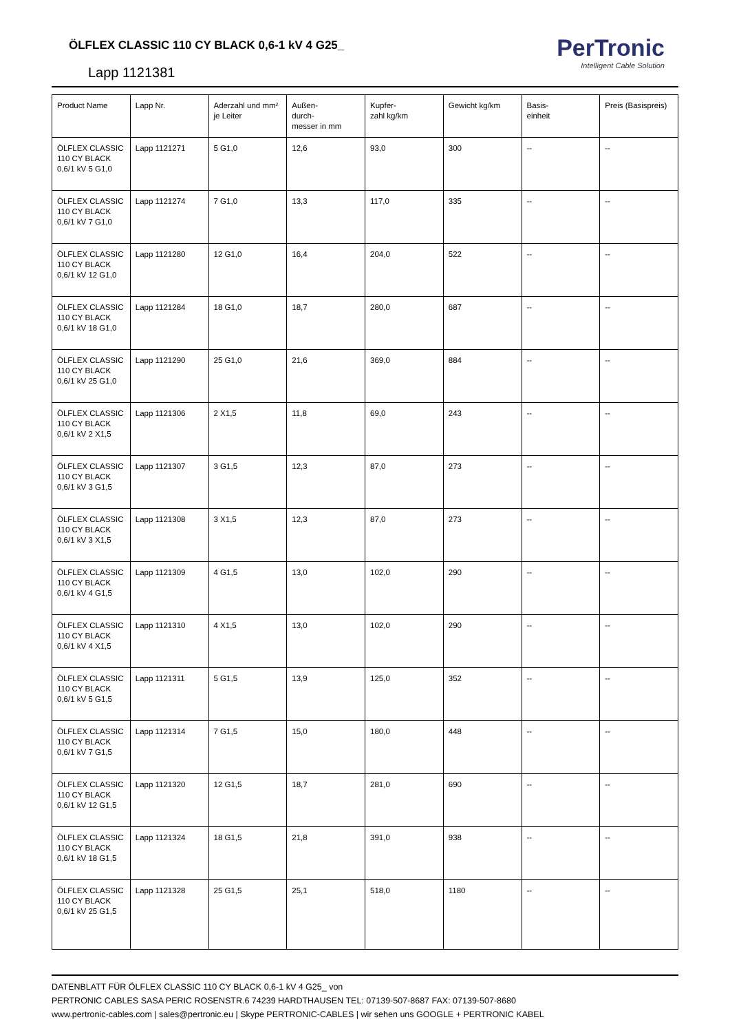ÖLFLEX CLASSIC 110 CY BLACK 0,6-1 kV 4 G25_
Lapp 1121381
PerTronic
Intelligent Cable Solution
| Product Name | Lapp Nr. | Aderzahl und mm² je Leiter | Außen- durch- messer in mm | Kupfer- zahl kg/km | Gewicht kg/km | Basis- einheit | Preis (Basispreis) |
| --- | --- | --- | --- | --- | --- | --- | --- |
| ÖLFLEX CLASSIC 110 CY BLACK 0,6/1 kV 5 G1,0 | Lapp 1121271 | 5 G1,0 | 12,6 | 93,0 | 300 | -- | -- |
| ÖLFLEX CLASSIC 110 CY BLACK 0,6/1 kV 7 G1,0 | Lapp 1121274 | 7 G1,0 | 13,3 | 117,0 | 335 | -- | -- |
| ÖLFLEX CLASSIC 110 CY BLACK 0,6/1 kV 12 G1,0 | Lapp 1121280 | 12 G1,0 | 16,4 | 204,0 | 522 | -- | -- |
| ÖLFLEX CLASSIC 110 CY BLACK 0,6/1 kV 18 G1,0 | Lapp 1121284 | 18 G1,0 | 18,7 | 280,0 | 687 | -- | -- |
| ÖLFLEX CLASSIC 110 CY BLACK 0,6/1 kV 25 G1,0 | Lapp 1121290 | 25 G1,0 | 21,6 | 369,0 | 884 | -- | -- |
| ÖLFLEX CLASSIC 110 CY BLACK 0,6/1 kV 2 X1,5 | Lapp 1121306 | 2 X1,5 | 11,8 | 69,0 | 243 | -- | -- |
| ÖLFLEX CLASSIC 110 CY BLACK 0,6/1 kV 3 G1,5 | Lapp 1121307 | 3 G1,5 | 12,3 | 87,0 | 273 | -- | -- |
| ÖLFLEX CLASSIC 110 CY BLACK 0,6/1 kV 3 X1,5 | Lapp 1121308 | 3 X1,5 | 12,3 | 87,0 | 273 | -- | -- |
| ÖLFLEX CLASSIC 110 CY BLACK 0,6/1 kV 4 G1,5 | Lapp 1121309 | 4 G1,5 | 13,0 | 102,0 | 290 | -- | -- |
| ÖLFLEX CLASSIC 110 CY BLACK 0,6/1 kV 4 X1,5 | Lapp 1121310 | 4 X1,5 | 13,0 | 102,0 | 290 | -- | -- |
| ÖLFLEX CLASSIC 110 CY BLACK 0,6/1 kV 5 G1,5 | Lapp 1121311 | 5 G1,5 | 13,9 | 125,0 | 352 | -- | -- |
| ÖLFLEX CLASSIC 110 CY BLACK 0,6/1 kV 7 G1,5 | Lapp 1121314 | 7 G1,5 | 15,0 | 180,0 | 448 | -- | -- |
| ÖLFLEX CLASSIC 110 CY BLACK 0,6/1 kV 12 G1,5 | Lapp 1121320 | 12 G1,5 | 18,7 | 281,0 | 690 | -- | -- |
| ÖLFLEX CLASSIC 110 CY BLACK 0,6/1 kV 18 G1,5 | Lapp 1121324 | 18 G1,5 | 21,8 | 391,0 | 938 | -- | -- |
| ÖLFLEX CLASSIC 110 CY BLACK 0,6/1 kV 25 G1,5 | Lapp 1121328 | 25 G1,5 | 25,1 | 518,0 | 1180 | -- | -- |
DATENBLATT FÜR ÖLFLEX CLASSIC 110 CY BLACK 0,6-1 kV 4 G25_ von
PERTRONIC CABLES SASA PERIC ROSENSTR.6 74239 HARDTHAUSEN TEL: 07139-507-8687 FAX: 07139-507-8680
www.pertronic-cables.com | sales@pertronic.eu | Skype PERTRONIC-CABLES | wir sehen uns GOOGLE + PERTRONIC KABEL